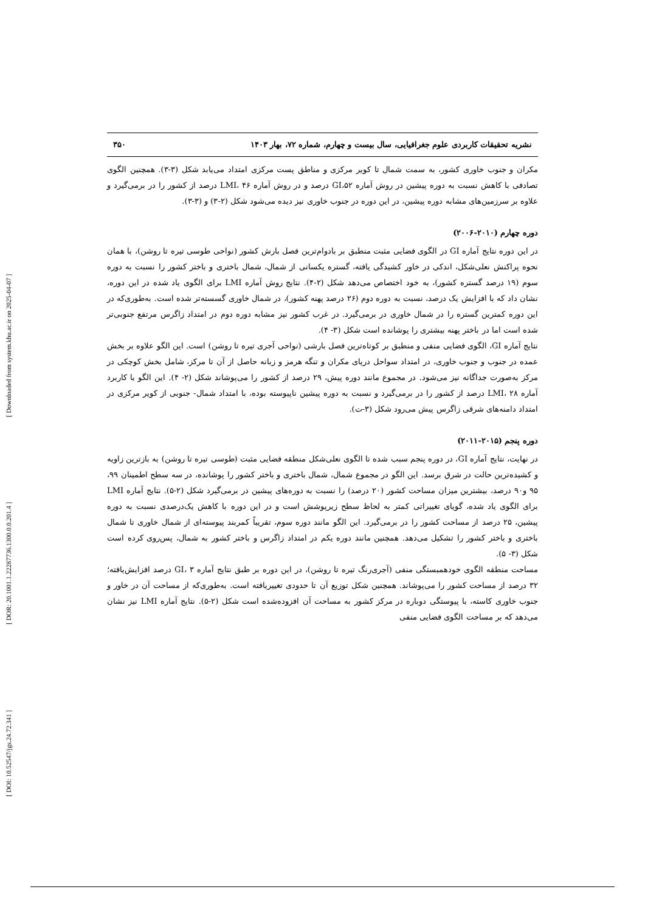[ DOI: 10.52547/jgs.24.72.341 ] [ DOR: 20.1001.1.22287736.1300.0.0.201.4 ] [ Downloaded from system.khu.ac.ir on 2025-04-07 ]
نشریه تحقیقات کاربردی علوم جغرافیایی، سال بیست و چهارم، شماره ۷۲، بهار ۱۴۰۳ ۳۵۰
مکران و جنوب خاوری کشور، به سمت شمال تا کویر مرکزی و مناطق پست مرکزی امتداد می‌یابد شکل (۳-۳). همچنین الگوی تصادفی با کاهش نسبت به دوره پیشین در روش آماره GI،۵۲ درصد و در روش آماره LMI، ۴۶ درصد از کشور را در برمی‌گیرد و علاوه بر سرزمین‌های مشابه دوره پیشین، در این دوره در جنوب خاوری نیز دیده می‌شود شکل (۲-۳) و (۳-۳).
دوره چهارم (۲۰۱۰-۲۰۰۶)
در این دوره نتایج آماره GI در الگوی فضایی مثبت منطبق بر بادوام‌ترین فصل بارش کشور (نواحی طوسی تیره تا روشن)، با همان نحوه پراکنش نعلی‌شکل، اندکی در خاور کشیدگی یافته، گستره یکسانی از شمال، شمال باختری و باختر کشور را نسبت به دوره سوم (۱۹ درصد گستره کشور)، به خود اختصاص می‌دهد شکل (۲-۴). نتایج روش آماره LMI برای الگوی یاد شده در این دوره، نشان داد که با افزایش یک درصد، نسبت به دوره دوم (۲۶ درصد پهنه کشور)، در شمال خاوری گسسته‌تر شده است. به‌طوری‌که در این دوره کمترین گستره را در شمال خاوری در برمی‌گیرد. در غرب کشور نیز مشابه دوره دوم در امتداد زاگرس مرتفع جنوبی‌تر شده است اما در باختر پهنه بیشتری را پوشانده است شکل (۳- ۴).
نتایج آماره GI، الگوی فضایی منفی و منطبق بر کوتاه‌ترین فصل بارشی (نواحی آجری تیره تا روشن) است. این الگو علاوه بر بخش عمده در جنوب و جنوب خاوری، در امتداد سواحل دریای مکران و تنگه هرمز و زبانه حاصل از آن تا مرکز، شامل بخش کوچکی در مرکز به‌صورت جداگانه نیز می‌شود. در مجموع مانند دوره پیش، ۲۹ درصد از کشور را می‌پوشاند شکل (۲- ۴). این الگو با کاربرد آماره LMI، ۲۸ درصد از کشور را در برمی‌گیرد و نسبت به دوره پیشین ناپیوسته بوده، با امتداد شمال- جنوبی از کویر مرکزی در امتداد دامنه‌های شرقی زاگرس پیش می‌رود شکل (۳-ت).
دوره پنجم (۲۰۱۵-۲۰۱۱)
در نهایت، نتایج آماره GI، در دوره پنجم سبب شده تا الگوی نعلی‌شکل منطقه فضایی مثبت (طوسی تیره تا روشن) به بازترین زاویه و کشیده‌ترین حالت در شرق برسد. این الگو در مجموع شمال، شمال باختری و باختر کشور را پوشانده، در سه سطح اطمینان ۹۹، ۹۵ و۹۰ درصد، بیشترین میزان مساحت کشور (۲۰ درصد) را نسبت به دوره‌های پیشین در برمی‌گیرد شکل (۲-۵). نتایج آماره LMI برای الگوی یاد شده، گویای تغییراتی کمتر به لحاظ سطح زیرپوشش است و در این دوره با کاهش یک‌درصدی نسبت به دوره پیشین، ۲۵ درصد از مساحت کشور را در برمی‌گیرد. این الگو مانند دوره سوم، تقریباً کمربند پیوسته‌ای از شمال خاوری تا شمال باختری و باختر کشور را تشکیل می‌دهد. همچنین مانند دوره یکم در امتداد زاگرس و باختر کشور به شمال، پس‌روی کرده است شکل (۳- ۵).
مساحت منطقه الگوی خودهمبستگی منفی (آجری‌رنگ تیره تا روشن)، در این دوره بر طبق نتایج آماره GI، ۳ درصد افزایش‌یافته؛ ۳۲ درصد از مساحت کشور را می‌پوشاند. همچنین شکل توزیع آن تا حدودی تغییریافته است. به‌طوری‌که از مساحت آن در خاور و جنوب خاوری کاسته، با پیوستگی دوباره در مرکز کشور به مساحت آن افزوده‌شده است شکل (۲-۵). نتایج آماره LMI نیز نشان می‌دهد که بر مساحت الگوی فضایی منفی